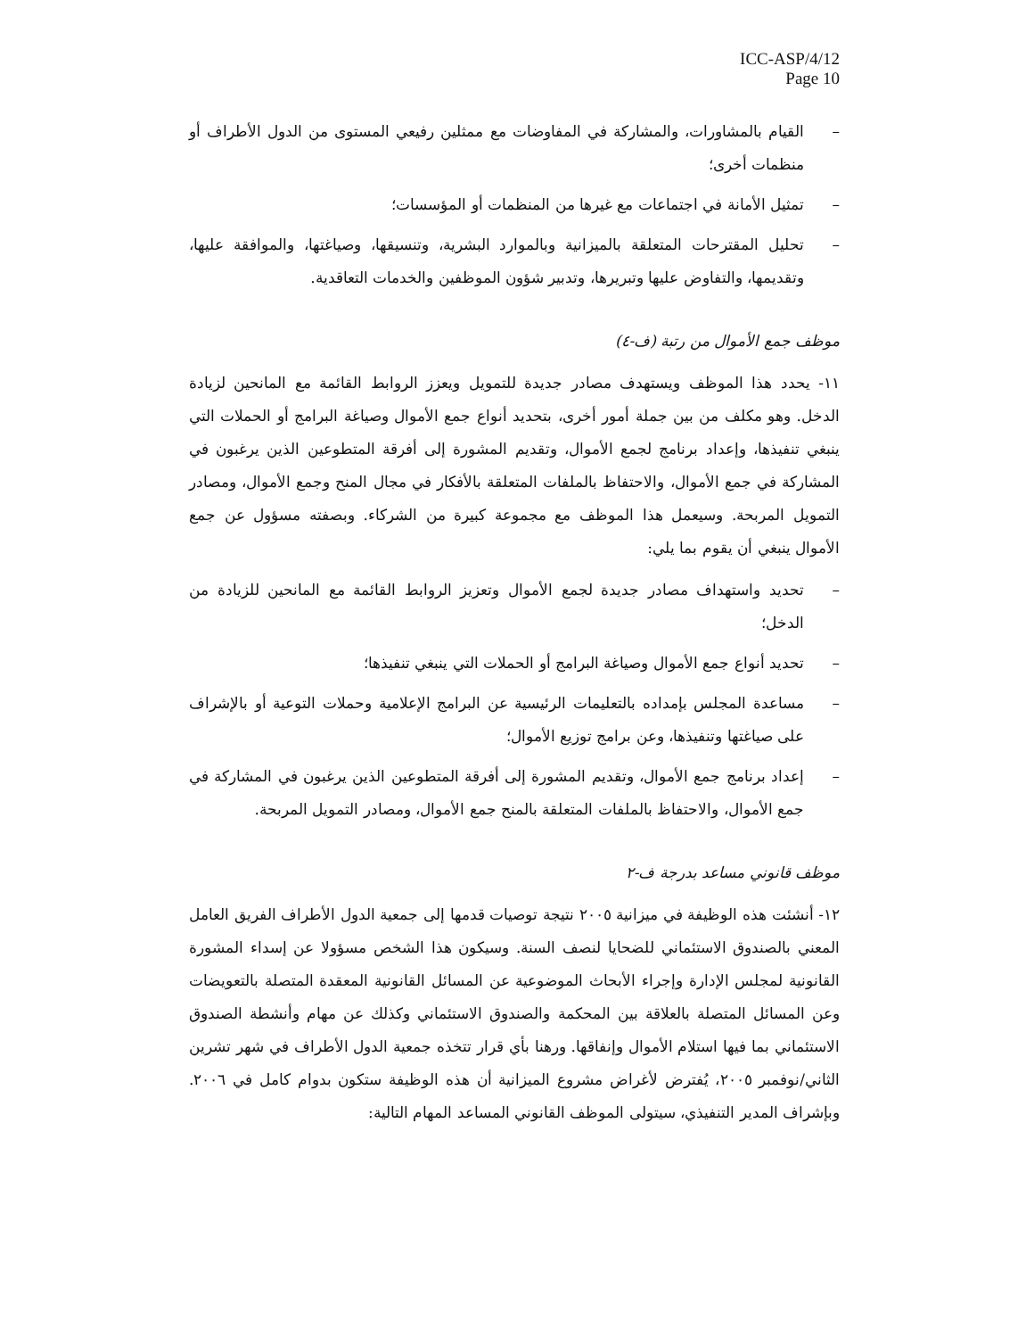ICC-ASP/4/12
Page 10
– القيام بالمشاورات، والمشاركة في المفاوضات مع ممثلين رفيعي المستوى من الدول الأطراف أو منظمات أخرى؛
– تمثيل الأمانة في اجتماعات مع غيرها من المنظمات أو المؤسسات؛
– تحليل المقترحات المتعلقة بالميزانية وبالموارد البشرية، وتنسيقها، وصياغتها، والموافقة عليها، وتقديمها، والتفاوض عليها وتبريرها، وتدبير شؤون الموظفين والخدمات التعاقدية.
موظف جمع الأموال من رتبة (ف-٤)
١١- يحدد هذا الموظف ويستهدف مصادر جديدة للتمويل ويعزز الروابط القائمة مع المانحين لزيادة الدخل. وهو مكلف من بين جملة أمور أخرى، بتحديد أنواع جمع الأموال وصياغة البرامج أو الحملات التي ينبغي تنفيذها، وإعداد برنامج لجمع الأموال، وتقديم المشورة إلى أفرقة المتطوعين الذين يرغبون في المشاركة في جمع الأموال، والاحتفاظ بالملفات المتعلقة بالأفكار في مجال المنح وجمع الأموال، ومصادر التمويل المربحة. وسيعمل هذا الموظف مع مجموعة كبيرة من الشركاء. وبصفته مسؤول عن جمع الأموال ينبغي أن يقوم بما يلي:
– تحديد واستهداف مصادر جديدة لجمع الأموال وتعزيز الروابط القائمة مع المانحين للزيادة من الدخل؛
– تحديد أنواع جمع الأموال وصياغة البرامج أو الحملات التي ينبغي تنفيذها؛
– مساعدة المجلس بإمداده بالتعليمات الرئيسية عن البرامج الإعلامية وحملات التوعية أو بالإشراف على صياغتها وتنفيذها، وعن برامج توزيع الأموال؛
– إعداد برنامج جمع الأموال، وتقديم المشورة إلى أفرقة المتطوعين الذين يرغبون في المشاركة في جمع الأموال، والاحتفاظ بالملفات المتعلقة بالمنح جمع الأموال، ومصادر التمويل المربحة.
موظف قانوني مساعد بدرجة ف-٢
١٢- أنشئت هذه الوظيفة في ميزانية ٢٠٠٥ نتيجة توصيات قدمها إلى جمعية الدول الأطراف الفريق العامل المعني بالصندوق الاستئماني للضحايا لنصف السنة. وسيكون هذا الشخص مسؤولا عن إسداء المشورة القانونية لمجلس الإدارة وإجراء الأبحاث الموضوعية عن المسائل القانونية المعقدة المتصلة بالتعويضات وعن المسائل المتصلة بالعلاقة بين المحكمة والصندوق الاستئماني وكذلك عن مهام وأنشطة الصندوق الاستئماني بما فيها استلام الأموال وإنفاقها. ورهنا بأي قرار تتخذه جمعية الدول الأطراف في شهر تشرين الثاني/نوفمبر ٢٠٠٥، يُفترض لأغراض مشروع الميزانية أن هذه الوظيفة ستكون بدوام كامل في ٢٠٠٦. وبإشراف المدير التنفيذي، سيتولى الموظف القانوني المساعد المهام التالية: